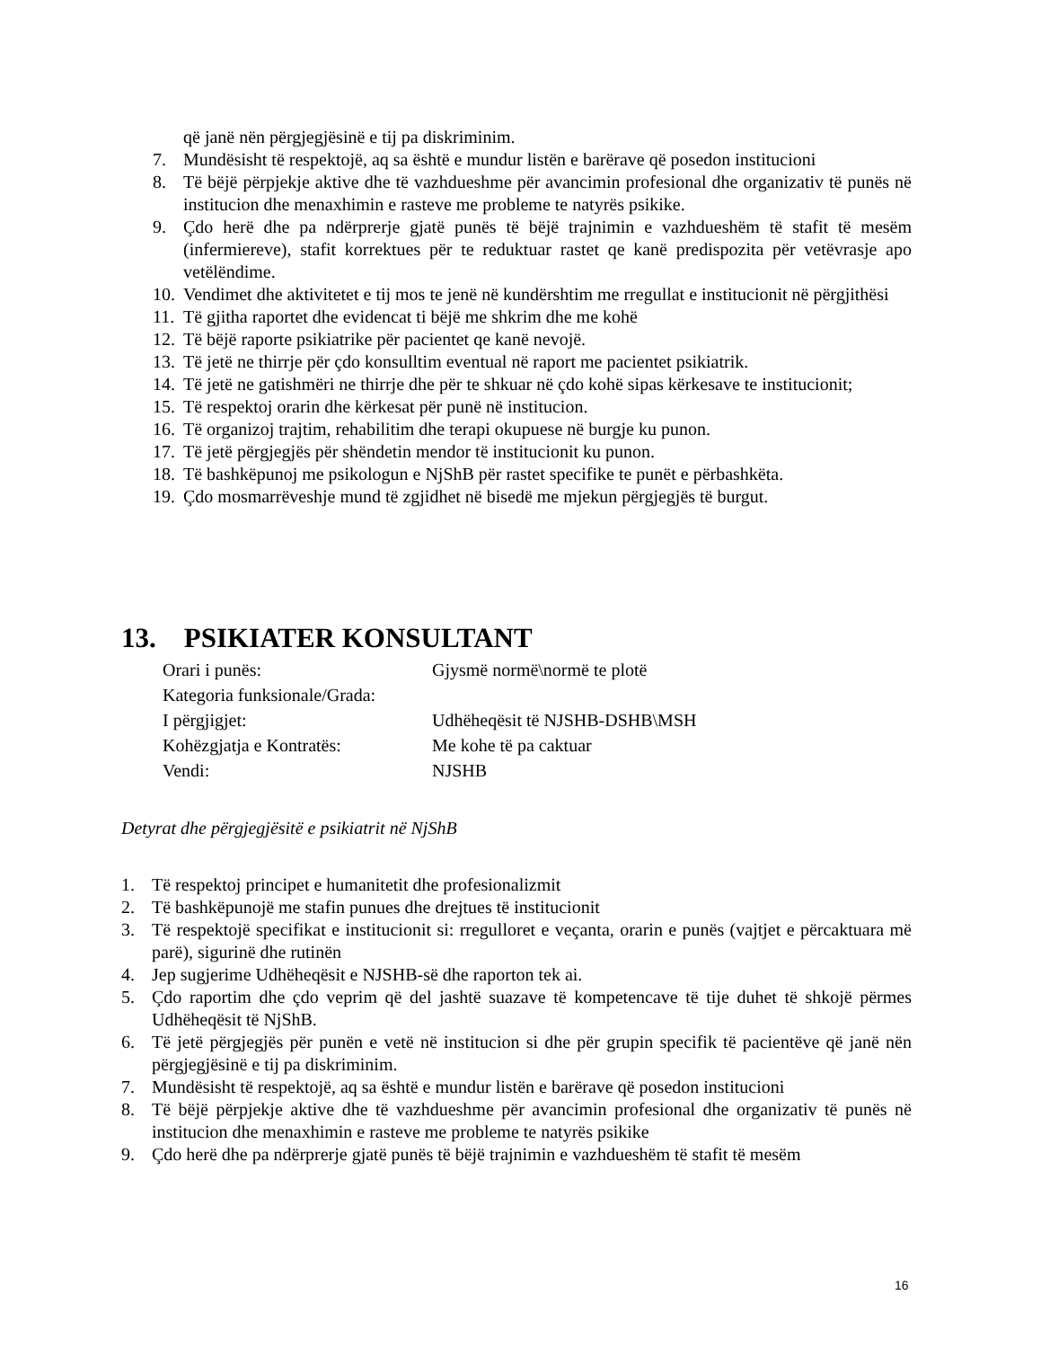që janë nën përgjegjësinë e tij pa diskriminim.
7. Mundësisht të respektojë, aq sa është e mundur listën e barërave që posedon institucioni
8. Të bëjë përpjekje aktive dhe të vazhdueshme për avancimin profesional dhe organizativ të punës në institucion dhe menaxhimin e rasteve me probleme te natyrës psikike.
9. Çdo herë dhe pa ndërprerje gjatë punës të bëjë trajnimin e vazhdueshëm të stafit të mesëm (infermiereve), stafit korrektues për te reduktuar rastet qe kanë predispozita për vetëvrasje apo vetëlëndime.
10. Vendimet dhe aktivitetet e tij mos te jenë në kundërshtim me rregullat e institucionit në përgjithësi
11. Të gjitha raportet dhe evidencat ti bëjë me shkrim dhe me kohë
12. Të bëjë raporte psikiatrike për pacientet qe kanë nevojë.
13. Të jetë ne thirrje për çdo konsulltim eventual në raport me pacientet psikiatrik.
14. Të jetë ne gatishmëri ne thirrje dhe për te shkuar në çdo kohë sipas kërkesave te institucionit;
15. Të respektoj orarin dhe kërkesat për punë në institucion.
16. Të organizoj trajtim, rehabilitim dhe terapi okupuese në burgje ku punon.
17. Të jetë përgjegjës për shëndetin mendor të institucionit ku punon.
18. Të bashkëpunoj me psikologun e NjShB për rastet specifike te punët e përbashkëta.
19. Çdo mosmarrëveshje mund të zgjidhet në bisedë me mjekun përgjegjës të burgut.
13. PSIKIATER KONSULTANT
Orari i punës: Gjysmë normë\normë te plotë
Kategoria funksionale/Grada:
I përgjigjet: Udhëheqësit të NJSHB-DSHB\MSH
Kohëzgjatja e Kontratës: Me kohe të pa caktuar
Vendi: NJSHB
Detyrat dhe përgjegjësitë e psikiatrit në NjShB
1. Të respektoj principet e humanitetit dhe profesionalizmit
2. Të bashkëpunojë me stafin punues dhe drejtues të institucionit
3. Të respektojë specifikat e institucionit si: rregulloret e veçanta, orarin e punës (vajtjet e përcaktuara më parë), sigurinë dhe rutinën
4. Jep sugjerime Udhëheqësit e NJSHB-së dhe raporton tek ai.
5. Çdo raportim dhe çdo veprim që del jashtë suazave të kompetencave të tije duhet të shkojë përmes Udhëheqësit të NjShB.
6. Të jetë përgjegjës për punën e vetë në institucion si dhe për grupin specifik të pacientëve që janë nën përgjegjësinë e tij pa diskriminim.
7. Mundësisht të respektojë, aq sa është e mundur listën e barërave që posedon institucioni
8. Të bëjë përpjekje aktive dhe të vazhdueshme për avancimin profesional dhe organizativ të punës në institucion dhe menaxhimin e rasteve me probleme te natyrës psikike
9. Çdo herë dhe pa ndërprerje gjatë punës të bëjë trajnimin e vazhdueshëm të stafit të mesëm
16